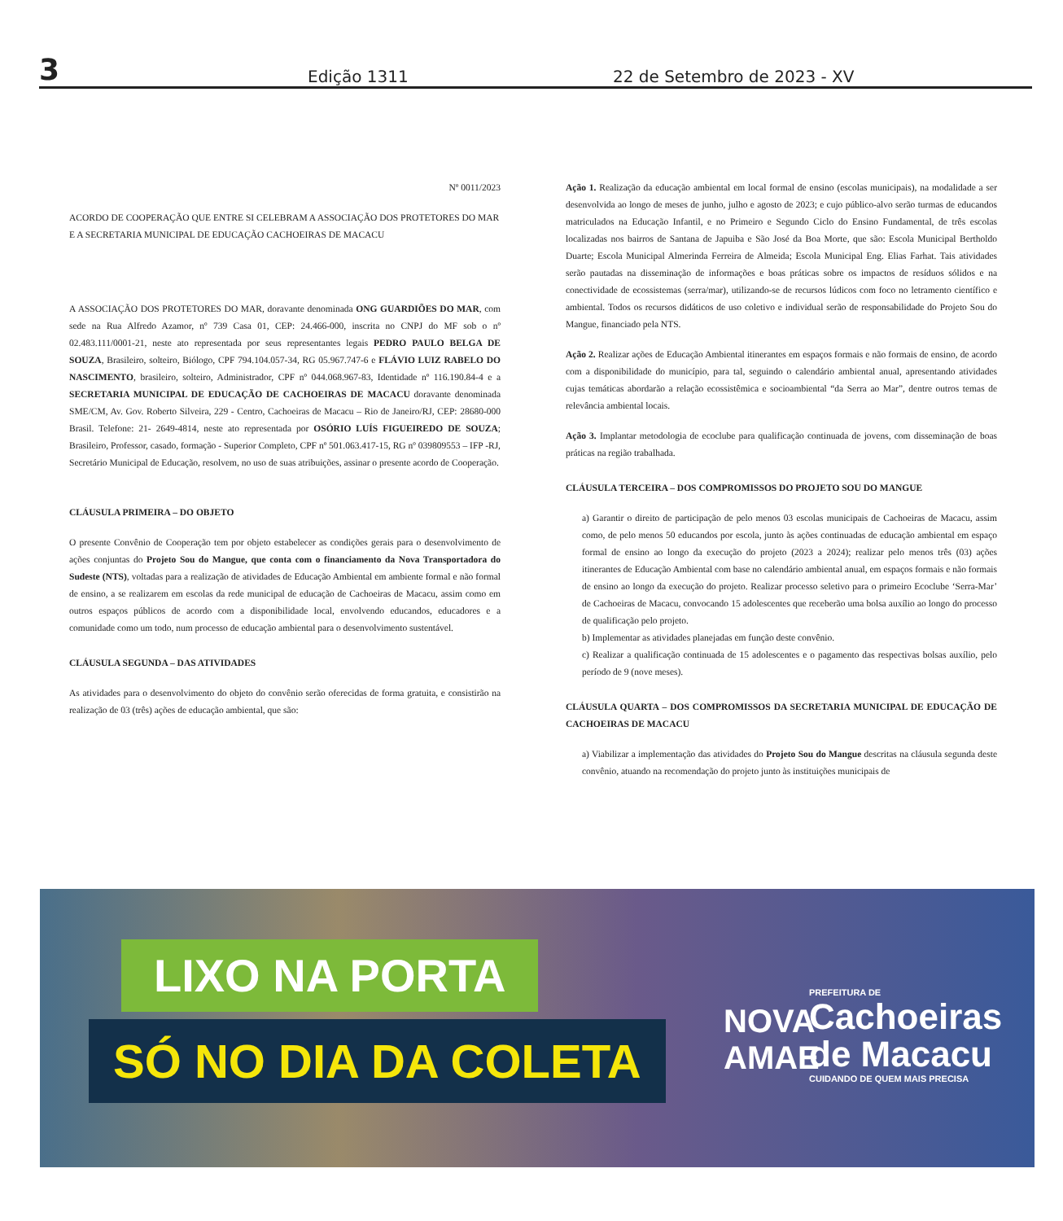3
Edição 1311
22 de Setembro de 2023 - XV
Nº 0011/2023
ACORDO DE COOPERAÇÃO QUE ENTRE SI CELEBRAM A ASSOCIAÇÃO DOS PROTETORES DO MAR E A SECRETARIA MUNICIPAL DE EDUCAÇÃO CACHOEIRAS DE MACACU
A ASSOCIAÇÃO DOS PROTETORES DO MAR, doravante denominada ONG GUARDIÕES DO MAR, com sede na Rua Alfredo Azamor, nº 739 Casa 01, CEP: 24.466-000, inscrita no CNPJ do MF sob o nº 02.483.111/0001-21, neste ato representada por seus representantes legais PEDRO PAULO BELGA DE SOUZA, Brasileiro, solteiro, Biólogo, CPF 794.104.057-34, RG 05.967.747-6 e FLÁVIO LUIZ RABELO DO NASCIMENTO, brasileiro, solteiro, Administrador, CPF nº 044.068.967-83, Identidade nº 116.190.84-4 e a SECRETARIA MUNICIPAL DE EDUCAÇÃO DE CACHOEIRAS DE MACACU doravante denominada SME/CM, Av. Gov. Roberto Silveira, 229 - Centro, Cachoeiras de Macacu – Rio de Janeiro/RJ, CEP: 28680-000 Brasil. Telefone: 21- 2649-4814, neste ato representada por OSÓRIO LUÍS FIGUEIREDO DE SOUZA; Brasileiro, Professor, casado, formação - Superior Completo, CPF nº 501.063.417-15, RG nº 039809553 – IFP -RJ, Secretário Municipal de Educação, resolvem, no uso de suas atribuições, assinar o presente acordo de Cooperação.
CLÁUSULA PRIMEIRA – DO OBJETO
O presente Convênio de Cooperação tem por objeto estabelecer as condições gerais para o desenvolvimento de ações conjuntas do Projeto Sou do Mangue, que conta com o financiamento da Nova Transportadora do Sudeste (NTS), voltadas para a realização de atividades de Educação Ambiental em ambiente formal e não formal de ensino, a se realizarem em escolas da rede municipal de educação de Cachoeiras de Macacu, assim como em outros espaços públicos de acordo com a disponibilidade local, envolvendo educandos, educadores e a comunidade como um todo, num processo de educação ambiental para o desenvolvimento sustentável.
CLÁUSULA SEGUNDA – DAS ATIVIDADES
As atividades para o desenvolvimento do objeto do convênio serão oferecidas de forma gratuita, e consistirão na realização de 03 (três) ações de educação ambiental, que são:
Ação 1. Realização da educação ambiental em local formal de ensino (escolas municipais), na modalidade a ser desenvolvida ao longo de meses de junho, julho e agosto de 2023; e cujo público-alvo serão turmas de educandos matriculados na Educação Infantil, e no Primeiro e Segundo Ciclo do Ensino Fundamental, de três escolas localizadas nos bairros de Santana de Japuiba e São José da Boa Morte, que são: Escola Municipal Bertholdo Duarte; Escola Municipal Almerinda Ferreira de Almeida; Escola Municipal Eng. Elias Farhat. Tais atividades serão pautadas na disseminação de informações e boas práticas sobre os impactos de resíduos sólidos e na conectividade de ecossistemas (serra/mar), utilizando-se de recursos lúdicos com foco no letramento científico e ambiental. Todos os recursos didáticos de uso coletivo e individual serão de responsabilidade do Projeto Sou do Mangue, financiado pela NTS.
Ação 2. Realizar ações de Educação Ambiental itinerantes em espaços formais e não formais de ensino, de acordo com a disponibilidade do município, para tal, seguindo o calendário ambiental anual, apresentando atividades cujas temáticas abordarão a relação ecossistêmica e socioambiental “da Serra ao Mar”, dentre outros temas de relevância ambiental locais.
Ação 3. Implantar metodologia de ecoclube para qualificação continuada de jovens, com disseminação de boas práticas na região trabalhada.
CLÁUSULA TERCEIRA – DOS COMPROMISSOS DO PROJETO SOU DO MANGUE
a) Garantir o direito de participação de pelo menos 03 escolas municipais de Cachoeiras de Macacu, assim como, de pelo menos 50 educandos por escola, junto às ações continuadas de educação ambiental em espaço formal de ensino ao longo da execução do projeto (2023 a 2024); realizar pelo menos três (03) ações itinerantes de Educação Ambiental com base no calendário ambiental anual, em espaços formais e não formais de ensino ao longo da execução do projeto. Realizar processo seletivo para o primeiro Ecoclube ‘Serra-Mar’ de Cachoeiras de Macacu, convocando 15 adolescentes que receberão uma bolsa auxílio ao longo do processo de qualificação pelo projeto.
b) Implementar as atividades planejadas em função deste convênio.
c) Realizar a qualificação continuada de 15 adolescentes e o pagamento das respectivas bolsas auxílio, pelo período de 9 (nove meses).
CLÁUSULA QUARTA – DOS COMPROMISSOS DA SECRETARIA MUNICIPAL DE EDUCAÇÃO DE CACHOEIRAS DE MACACU
a) Viabilizar a implementação das atividades do Projeto Sou do Mangue descritas na cláusula segunda deste convênio, atuando na recomendação do projeto junto às instituições municipais de
LIXO NA PORTA
SÓ NO DIA DA COLETA
NOVA
AMAE
PREFEITURA DE
Cachoeiras
de Macacu
CUIDANDO DE QUEM MAIS PRECISA